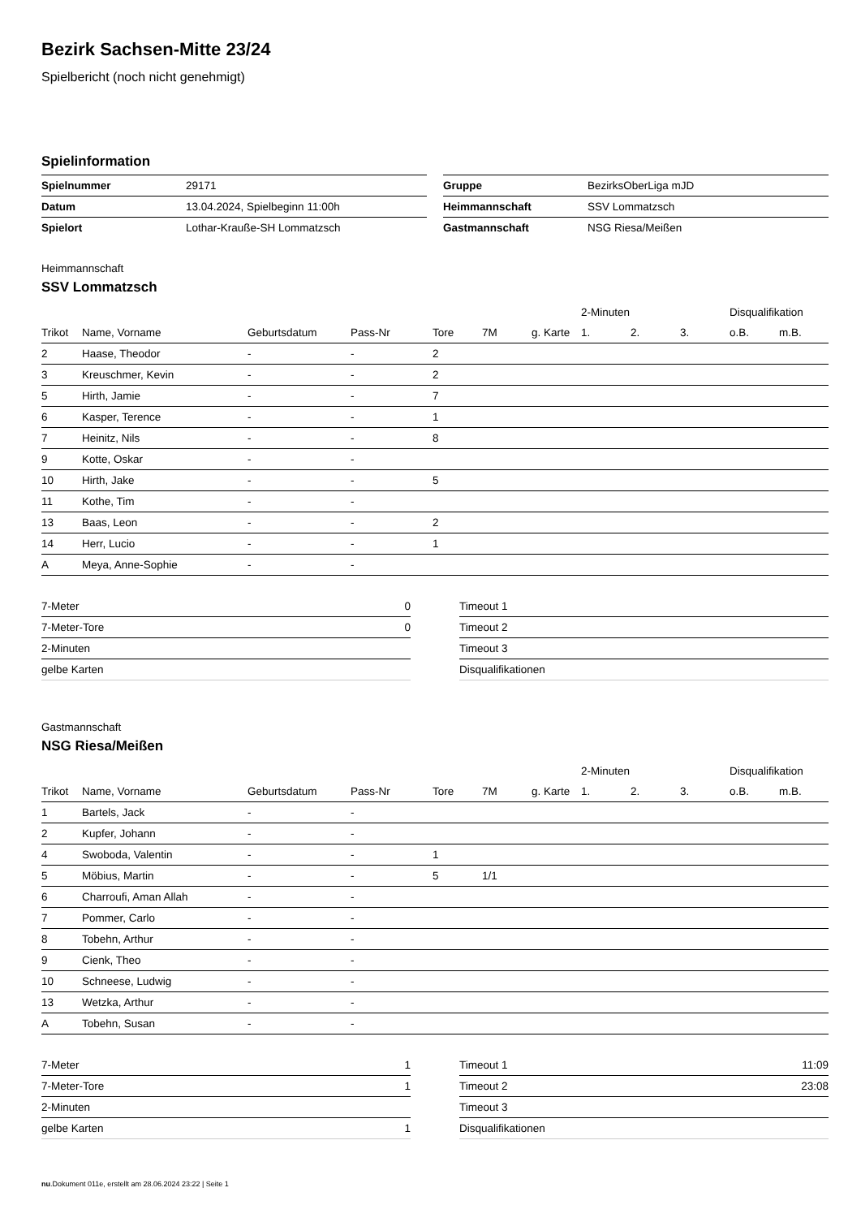Bezirk Sachsen-Mitte 23/24
Spielbericht (noch nicht genehmigt)
Spielinformation
| Spielnummer | 29171 |
| Datum | 13.04.2024, Spielbeginn 11:00h |
| Spielort | Lothar-Kraußе-SH Lommatzsch |
| Gruppe | BezirksOberLiga mJD |
| Heimmannschaft | SSV Lommatzsch |
| Gastmannschaft | NSG Riesa/Meißen |
Heimmannschaft
SSV Lommatzsch
| | | | | | | | 2-Minuten | | | Disqualifikation | |
| --- | --- | --- | --- | --- | --- | --- | --- | --- | --- | --- | --- |
| Trikot | Name, Vorname | Geburtsdatum | Pass-Nr | Tore | 7M | g. Karte | 1. | 2. | 3. | o.B. | m.B. |
| 2 | Haase, Theodor | - | - | 2 | | | | | | | |
| 3 | Kreuschmer, Kevin | - | - | 2 | | | | | | | |
| 5 | Hirth, Jamie | - | - | 7 | | | | | | | |
| 6 | Kasper, Terence | - | - | 1 | | | | | | | |
| 7 | Heinitz, Nils | - | - | 8 | | | | | | | |
| 9 | Kotte, Oskar | - | - | | | | | | | | |
| 10 | Hirth, Jake | - | - | 5 | | | | | | | |
| 11 | Kothe, Tim | - | - | | | | | | | | |
| 13 | Baas, Leon | - | - | 2 | | | | | | | |
| 14 | Herr, Lucio | - | - | 1 | | | | | | | |
| A | Meya, Anne-Sophie | - | - | | | | | | | | |
| 7-Meter | 0 |
| 7-Meter-Tore | 0 |
| 2-Minuten | |
| gelbe Karten | |
| Timeout 1 | |
| Timeout 2 | |
| Timeout 3 | |
| Disqualifikationen | |
Gastmannschaft
NSG Riesa/Meißen
| | | | | | | | 2-Minuten | | | Disqualifikation | |
| --- | --- | --- | --- | --- | --- | --- | --- | --- | --- | --- | --- |
| Trikot | Name, Vorname | Geburtsdatum | Pass-Nr | Tore | 7M | g. Karte | 1. | 2. | 3. | o.B. | m.B. |
| 1 | Bartels, Jack | - | - | | | | | | | | |
| 2 | Kupfer, Johann | - | - | | | | | | | | |
| 4 | Swoboda, Valentin | - | - | 1 | | | | | | | |
| 5 | Möbius, Martin | - | - | 5 | 1/1 | | | | | | |
| 6 | Charroufi, Aman Allah | - | - | | | | | | | | |
| 7 | Pommer, Carlo | - | - | | | | | | | | |
| 8 | Tobehn, Arthur | - | - | | | | | | | | |
| 9 | Cienk, Theo | - | - | | | | | | | | |
| 10 | Schneese, Ludwig | - | - | | | | | | | | |
| 13 | Wetzka, Arthur | - | - | | | | | | | | |
| A | Tobehn, Susan | - | - | | | | | | | | |
| 7-Meter | 1 |
| 7-Meter-Tore | 1 |
| 2-Minuten | |
| gelbe Karten | 1 |
| Timeout 1 | 11:09 |
| Timeout 2 | 23:08 |
| Timeout 3 | |
| Disqualifikationen | |
nu.Dokument 011e, erstellt am 28.06.2024 23:22 | Seite 1